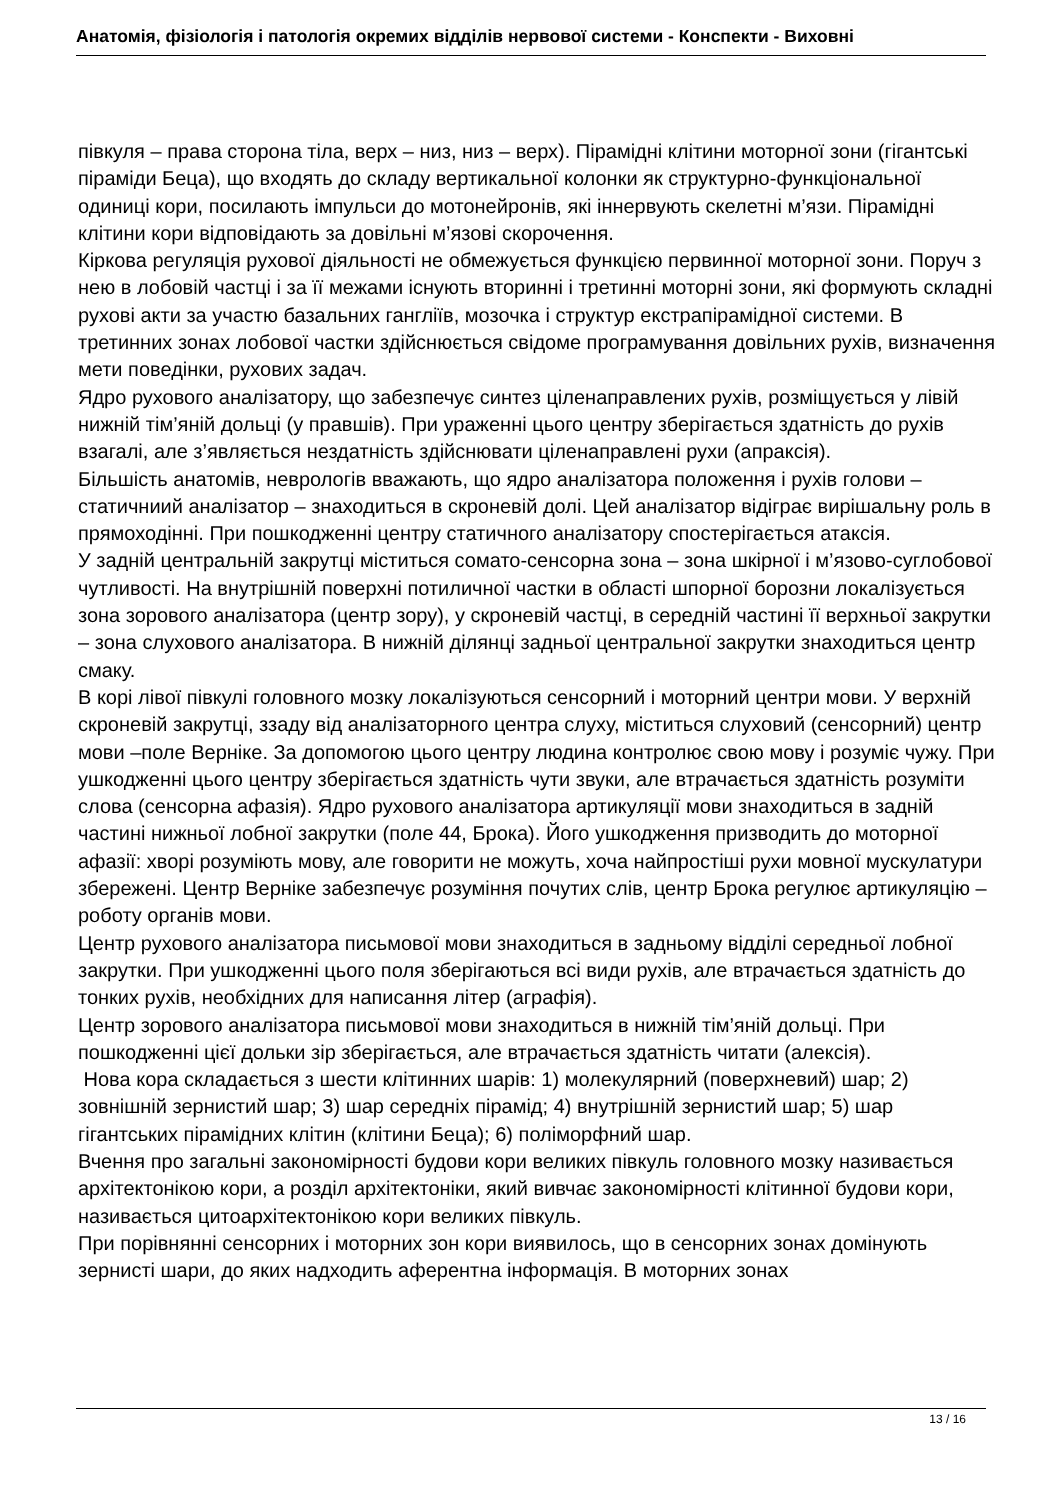Анатомія, фізіологія і патологія окремих відділів нервової системи - Конспекти - Виховні
півкуля – права сторона тіла, верх – низ, низ – верх). Пірамідні клітини моторної зони (гігантські піраміди Беца), що входять до складу вертикальної колонки як структурно-функціональної одиниці кори, посилають імпульси до мотонейронів, які іннервують скелетні м’язи. Пірамідні клітини кори відповідають за довільні м’язові скорочення.
Кіркова регуляція рухової діяльності не обмежується функцією первинної моторної зони. Поруч з нею в лобовій частці і за її межами існують вторинні і третинні моторні зони, які формують складні рухові акти за участю базальних гангліїв, мозочка і структур екстрапірамідної системи. В третинних зонах лобової частки здійснюється свідоме програмування довільних рухів, визначення мети поведінки, рухових задач.
Ядро рухового аналізатору, що забезпечує синтез ціленаправлених рухів, розміщується у лівій нижній тім’яній дольці (у правшів). При ураженні цього центру зберігається здатність до рухів взагалі, але з’являється нездатність здійснювати ціленаправлені рухи (апраксія).
Більшість анатомів, неврологів вважають, що ядро аналізатора положення і рухів голови – статичниий аналізатор – знаходиться в скроневій долі. Цей аналізатор відіграє вирішальну роль в прямоходінні. При пошкодженні центру статичного аналізатору спостерігається атаксія.
У задній центральній закрутці міститься сомато-сенсорна зона – зона шкірної і м’язово-суглобової чутливості. На внутрішній поверхні потиличної частки в області шпорної борозни локалізується зона зорового аналізатора (центр зору), у скроневій частці, в середній частині її верхньої закрутки – зона слухового аналізатора. В нижній ділянці задньої центральної закрутки знаходиться центр смаку.
В корі лівої півкулі головного мозку локалізуються сенсорний і моторний центри мови. У верхній скроневій закрутці, ззаду від аналізаторного центра слуху, міститься слуховий (сенсорний) центр мови –поле Верніке. За допомогою цього центру людина контролює свою мову і розуміє чужу. При ушкодженні цього центру зберігається здатність чути звуки, але втрачається здатність розуміти слова (сенсорна афазія). Ядро рухового аналізатора артикуляції мови знаходиться в задній частині нижньої лобної закрутки (поле 44, Брока). Його ушкодження призводить до моторної афазії: хворі розуміють мову, але говорити не можуть, хоча найпростіші рухи мовної мускулатури збережені. Центр Верніке забезпечує розуміння почутих слів, центр Брока регулює артикуляцію – роботу органів мови.
Центр рухового аналізатора письмової мови знаходиться в задньому відділі середньої лобної закрутки. При ушкодженні цього поля зберігаються всі види рухів, але втрачається здатність до тонких рухів, необхідних для написання літер (аграфія).
Центр зорового аналізатора письмової мови знаходиться в нижній тім’яній дольці. При пошкодженні цієї дольки зір зберігається, але втрачається здатність читати (алексія).
Нова кора складається з шести клітинних шарів: 1) молекулярний (поверхневий) шар; 2) зовнішній зернистий шар; 3) шар середніх пірамід; 4) внутрішній зернистий шар; 5) шар гігантських пірамідних клітин (клітини Беца); 6) поліморфний шар.
Вчення про загальні закономірності будови кори великих півкуль головного мозку називається архітектонікою кори, а розділ архітектоніки, який вивчає закономірності клітинної будови кори, називається цитоархітектонікою кори великих півкуль.
При порівнянні сенсорних і моторних зон кори виявилось, що в сенсорних зонах домінують зернисті шари, до яких надходить аферентна інформація. В моторних зонах
13 / 16